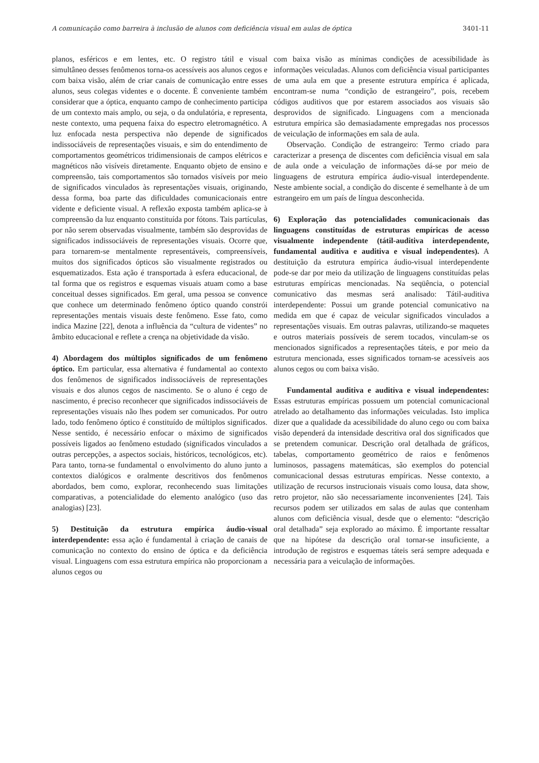A comunicação como barreira à inclusão de alunos com deficiência visual em aulas de óptica 3401-11
planos, esféricos e em lentes, etc. O registro tátil e visual simultâneo desses fenômenos torna-os acessíveis aos alunos cegos e com baixa visão, além de criar canais de comunicação entre esses alunos, seus colegas videntes e o docente. É conveniente também considerar que a óptica, enquanto campo de conhecimento participa de um contexto mais amplo, ou seja, o da ondulatória, e representa, neste contexto, uma pequena faixa do espectro eletromagnético. A luz enfocada nesta perspectiva não depende de significados indissociáveis de representações visuais, e sim do entendimento de comportamentos geométricos tridimensionais de campos elétricos e magnéticos não visíveis diretamente. Enquanto objeto de ensino e compreensão, tais comportamentos são tornados visíveis por meio de significados vinculados às representações visuais, originando, dessa forma, boa parte das dificuldades comunicacionais entre vidente e deficiente visual. A reflexão exposta também aplica-se à compreensão da luz enquanto constituída por fótons. Tais partículas, por não serem observadas visualmente, também são desprovidas de significados indissociáveis de representações visuais. Ocorre que, para tornarem-se mentalmente representáveis, compreensíveis, muitos dos significados ópticos são visualmente registrados ou esquematizados. Esta ação é transportada à esfera educacional, de tal forma que os registros e esquemas visuais atuam como a base conceitual desses significados. Em geral, uma pessoa se convence que conhece um determinado fenômeno óptico quando constrói representações mentais visuais deste fenômeno. Esse fato, como indica Mazine [22], denota a influência da “cultura de videntes” no âmbito educacional e reflete a crença na objetividade da visão.
4) Abordagem dos múltiplos significados de um fenômeno óptico. Em particular, essa alternativa é fundamental ao contexto dos fenômenos de significados indissociáveis de representações visuais e dos alunos cegos de nascimento. Se o aluno é cego de nascimento, é preciso reconhecer que significados indissociáveis de representações visuais não lhes podem ser comunicados. Por outro lado, todo fenômeno óptico é constituído de múltiplos significados. Nesse sentido, é necessário enfocar o máximo de significados possíveis ligados ao fenômeno estudado (significados vinculados a outras percepções, a aspectos sociais, históricos, tecnológicos, etc). Para tanto, torna-se fundamental o envolvimento do aluno junto a contextos dialógicos e oralmente descritivos dos fenômenos abordados, bem como, explorar, reconhecendo suas limitações comparativas, a potencialidade do elemento analógico (uso das analogias) [23].
5) Destituição da estrutura empírica áudio-visual interdependente: essa ação é fundamental à criação de canais de comunicação no contexto do ensino de óptica e da deficiência visual. Linguagens com essa estrutura empírica não proporcionam a alunos cegos ou
com baixa visão as mínimas condições de acessibilidade às informações veiculadas. Alunos com deficiência visual participantes de uma aula em que a presente estrutura empírica é aplicada, encontram-se numa “condição de estrangeiro”, pois, recebem códigos auditivos que por estarem associados aos visuais são desprovidos de significado. Linguagens com a mencionada estrutura empírica são demasiadamente empregadas nos processos de veiculação de informações em sala de aula.
Observação. Condição de estrangeiro: Termo criado para caracterizar a presença de discentes com deficiência visual em sala de aula onde a veiculação de informações dá-se por meio de linguagens de estrutura empírica áudio-visual interdependente. Neste ambiente social, a condição do discente é semelhante à de um estrangeiro em um país de língua desconhecida.
6) Exploração das potencialidades comunicacionais das linguagens constituídas de estruturas empíricas de acesso visualmente independente (tátil-auditiva interdependente, fundamental auditiva e auditiva e visual independentes). A destituição da estrutura empírica áudio-visual interdependente pode-se dar por meio da utilização de linguagens constituídas pelas estruturas empíricas mencionadas. Na seqüência, o potencial comunicativo das mesmas será analisado: Tátil-auditiva interdependente: Possui um grande potencial comunicativo na medida em que é capaz de veicular significados vinculados a representações visuais. Em outras palavras, utilizando-se maquetes e outros materiais possíveis de serem tocados, vinculam-se os mencionados significados a representações táteis, e por meio da estrutura mencionada, esses significados tornam-se acessíveis aos alunos cegos ou com baixa visão.
Fundamental auditiva e auditiva e visual independentes: Essas estruturas empíricas possuem um potencial comunicacional atrelado ao detalhamento das informações veiculadas. Isto implica dizer que a qualidade da acessibilidade do aluno cego ou com baixa visão dependerá da intensidade descritiva oral dos significados que se pretendem comunicar. Descrição oral detalhada de gráficos, tabelas, comportamento geométrico de raios e fenômenos luminosos, passagens matemáticas, são exemplos do potencial comunicacional dessas estruturas empíricas. Nesse contexto, a utilização de recursos instrucionais visuais como lousa, data show, retro projetor, não são necessariamente inconvenientes [24]. Tais recursos podem ser utilizados em salas de aulas que contenham alunos com deficiência visual, desde que o elemento: “descrição oral detalhada” seja explorado ao máximo. É importante ressaltar que na hipótese da descrição oral tornar-se insuficiente, a introdução de registros e esquemas táteis será sempre adequada e necessária para a veiculação de informações.